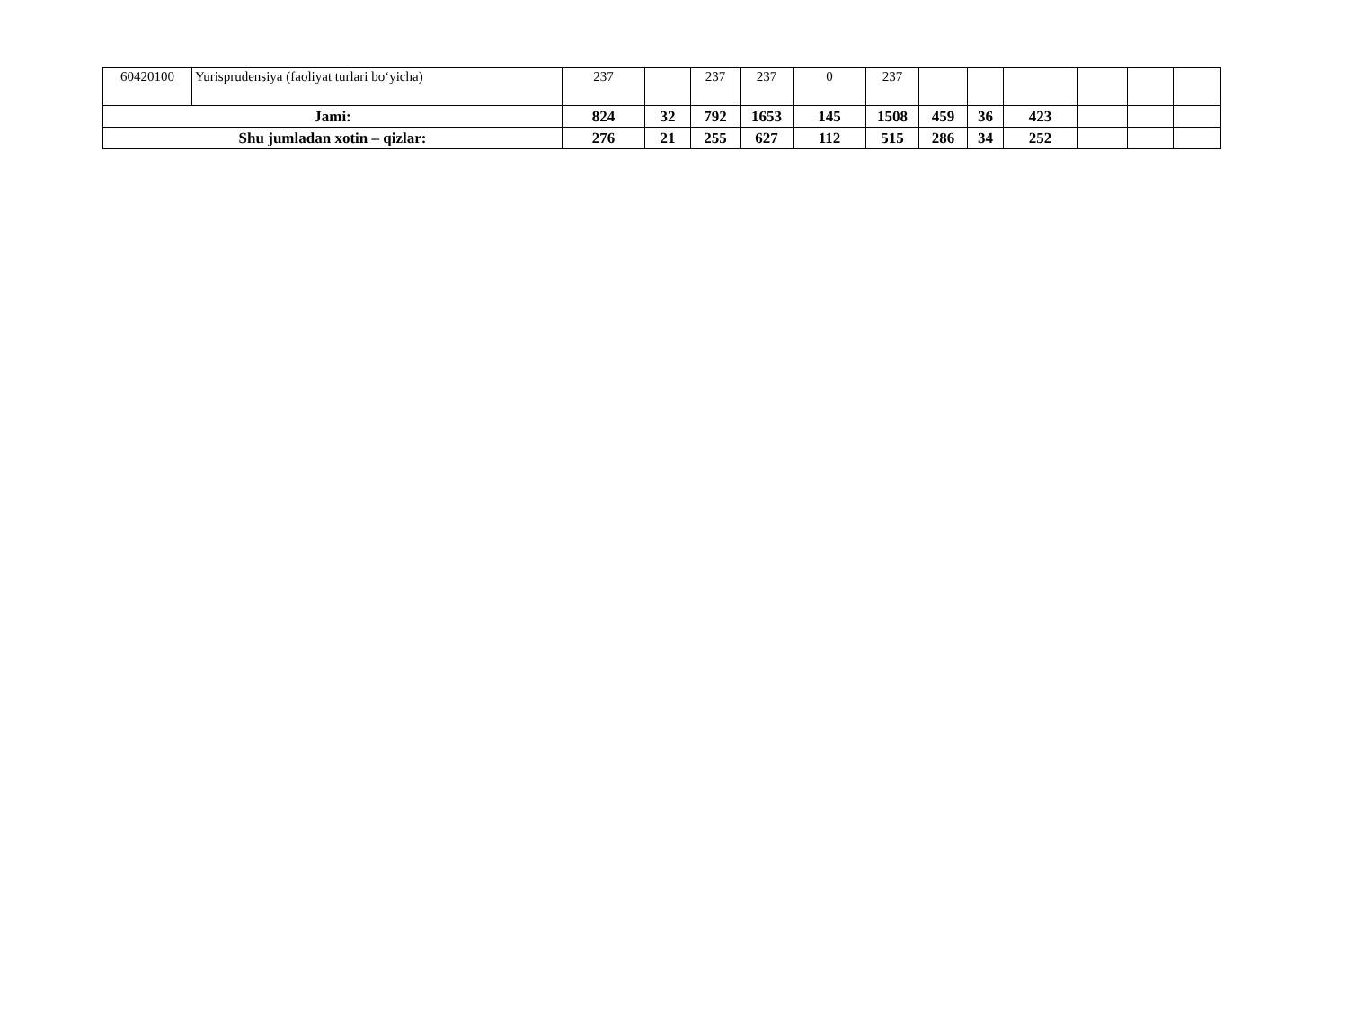| 60420100 | Yurisprudensiya (faoliyat turlari bo‘yicha) | 237 | | 237 | 237 | 0 | 237 | | | | | | |
| Jami: | | 824 | 32 | 792 | 1653 | 145 | 1508 | 459 | 36 | 423 | | | |
| Shu jumladan xotin – qizlar: | | 276 | 21 | 255 | 627 | 112 | 515 | 286 | 34 | 252 | | | |